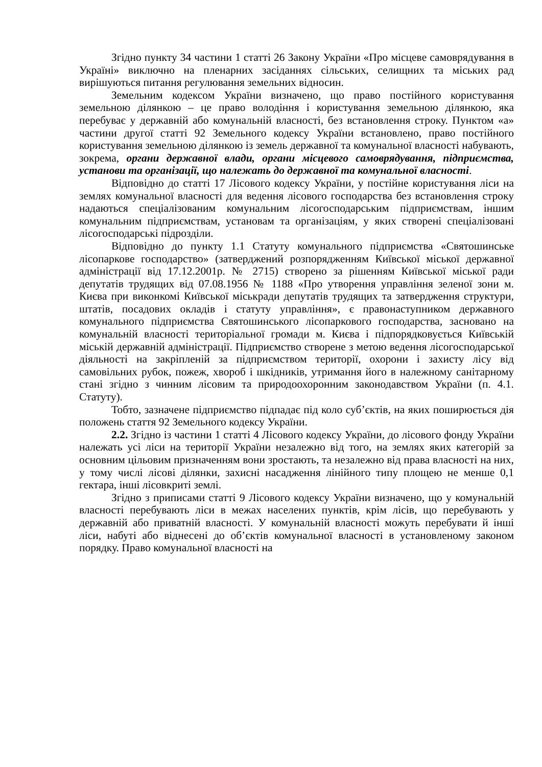Згідно пункту 34 частини 1 статті 26 Закону України «Про місцеве самоврядування в Україні» виключно на пленарних засіданнях сільських, селищних та міських рад вирішуються питання регулювання земельних відносин.
Земельним кодексом України визначено, що право постійного користування земельною ділянкою – це право володіння і користування земельною ділянкою, яка перебуває у державній або комунальній власності, без встановлення строку. Пунктом «а» частини другої статті 92 Земельного кодексу України встановлено, право постійного користування земельною ділянкою із земель державної та комунальної власності набувають, зокрема, органи державної влади, органи місцевого самоврядування, підприємства, установи та організації, що належать до державної та комунальної власності.
Відповідно до статті 17 Лісового кодексу України, у постійне користування ліси на землях комунальної власності для ведення лісового господарства без встановлення строку надаються спеціалізованим комунальним лісогосподарським підприємствам, іншим комунальним підприємствам, установам та організаціям, у яких створені спеціалізовані лісогосподарські підрозділи.
Відповідно до пункту 1.1 Статуту комунального підприємства «Святошинське лісопаркове господарство» (затверджений розпорядженням Київської міської державної адміністрації від 17.12.2001р. № 2715) створено за рішенням Київської міської ради депутатів трудящих від 07.08.1956 № 1188 «Про утворення управління зеленої зони м. Києва при виконкомі Київської міськради депутатів трудящих та затвердження структури, штатів, посадових окладів і статуту управління», є правонаступником державного комунального підприємства Святошинського лісопаркового господарства, засновано на комунальній власності територіальної громади м. Києва і підпорядковується Київській міській державній адміністрації. Підприємство створене з метою ведення лісогосподарської діяльності на закріпленій за підприємством території, охорони і захисту лісу від самовільних рубок, пожеж, хвороб і шкідників, утримання його в належному санітарному стані згідно з чинним лісовим та природоохоронним законодавством України (п. 4.1. Статуту).
Тобто, зазначене підприємство підпадає під коло суб’єктів, на яких поширюється дія положень стаття 92 Земельного кодексу України.
2.2. Згідно із частини 1 статті 4 Лісового кодексу України, до лісового фонду України належать усі ліси на території України незалежно від того, на землях яких категорій за основним цільовим призначенням вони зростають, та незалежно від права власності на них, у тому числі лісові ділянки, захисні насадження лінійного типу площею не менше 0,1 гектара, інші лісовкриті землі.
Згідно з приписами статті 9 Лісового кодексу України визначено, що у комунальній власності перебувають ліси в межах населених пунктів, крім лісів, що перебувають у державній або приватній власності. У комунальній власності можуть перебувати й інші ліси, набуті або віднесені до об’єктів комунальної власності в установленому законом порядку. Право комунальної власності на